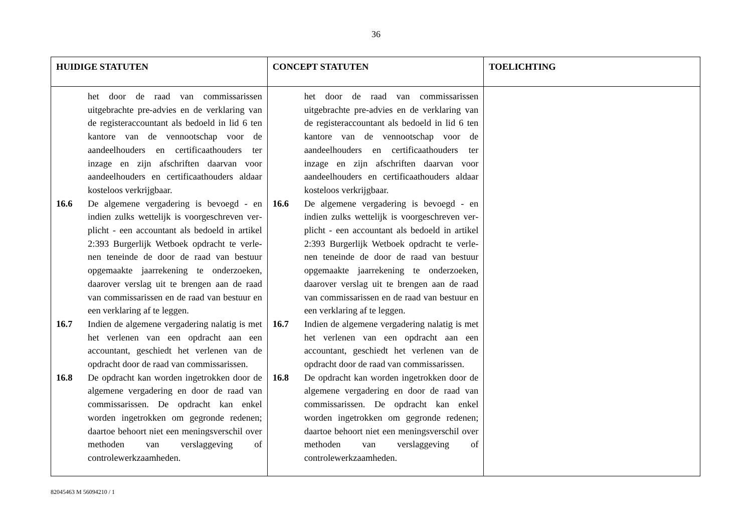36
| HUIDIGE STATUTEN | CONCEPT STATUTEN | TOELICHTING |
| --- | --- | --- |
| het door de raad van commissarissen uitgebrachte pre-advies en de verklaring van de registeraccountant als bedoeld in lid 6 ten kantore van de vennootschap voor de aandeelhouders en certificaathouders ter inzage en zijn afschriften daarvan voor aandeelhouders en certificaathouders aldaar kosteloos verkrijgbaar. 16.6 De algemene vergadering is bevoegd - en indien zulks wettelijk is voorgeschreven ver­plicht - een accountant als bedoeld in artikel 2:393 Burgerlijk Wetboek opdracht te verle­nen teneinde de door de raad van bestuur opgemaakte jaarrekening te onderzoeken, daarover verslag uit te brengen aan de raad van commissarissen en de raad van bestuur en een verklaring af te leggen. 16.7 Indien de algemene vergadering nalatig is met het verlenen van een opdracht aan een accountant, geschiedt het verlenen van de opdracht door de raad van commissarissen. 16.8 De opdracht kan worden ingetrokken door de algemene vergadering en door de raad van commissarissen. De opdracht kan enkel worden ingetrokken om gegronde redenen; daartoe behoort niet een meningsverschil over methoden van verslaggeving of controlewerkzaamheden. | het door de raad van commissarissen uitgebrachte pre-advies en de verklaring van de registeraccountant als bedoeld in lid 6 ten kantore van de vennootschap voor de aandeelhouders en certificaathouders ter inzage en zijn afschriften daarvan voor aandeelhouders en certificaathouders aldaar kosteloos verkrijgbaar. 16.6 De algemene vergadering is bevoegd - en indien zulks wettelijk is voorgeschreven ver­plicht - een accountant als bedoeld in artikel 2:393 Burgerlijk Wetboek opdracht te verle­nen teneinde de door de raad van bestuur opgemaakte jaarrekening te onderzoeken, daarover verslag uit te brengen aan de raad van commissarissen en de raad van bestuur en een verklaring af te leggen. 16.7 Indien de algemene vergadering nalatig is met het verlenen van een opdracht aan een accountant, geschiedt het verlenen van de opdracht door de raad van commissarissen. 16.8 De opdracht kan worden ingetrokken door de algemene vergadering en door de raad van commissarissen. De opdracht kan enkel worden ingetrokken om gegronde redenen; daartoe behoort niet een meningsverschil over methoden van verslaggeving of controlewerkzaamheden. | |
82045463 M 56094210 / 1